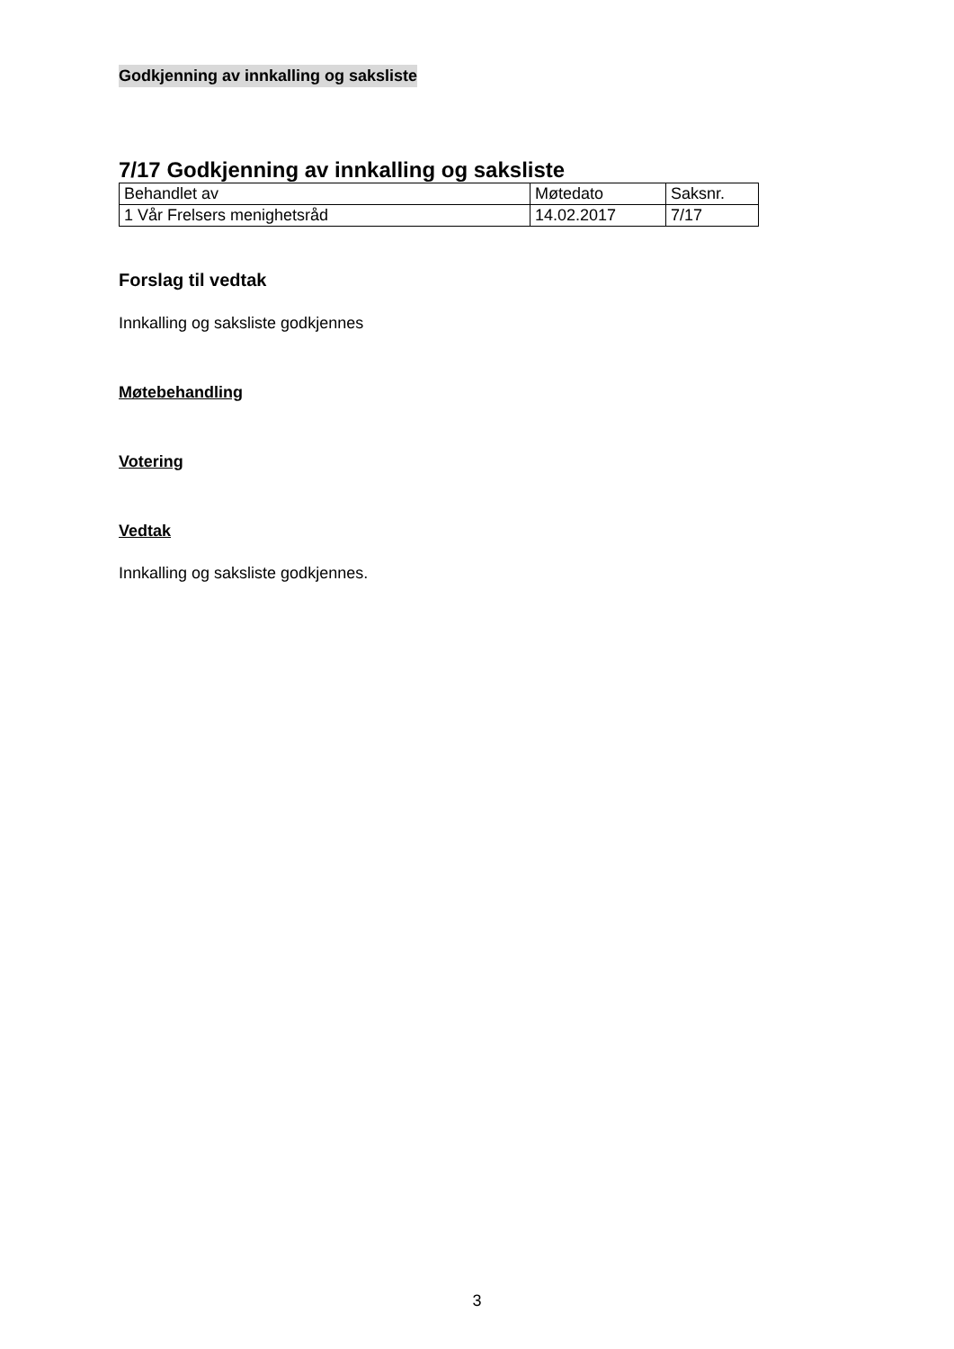Godkjenning av innkalling og saksliste
7/17 Godkjenning av innkalling og saksliste
| Behandlet av | Møtedato | Saksnr. |
| 1 Vår Frelsers menighetsråd | 14.02.2017 | 7/17 |
Forslag til vedtak
Innkalling og saksliste godkjennes
Møtebehandling
Votering
Vedtak
Innkalling og saksliste godkjennes.
3